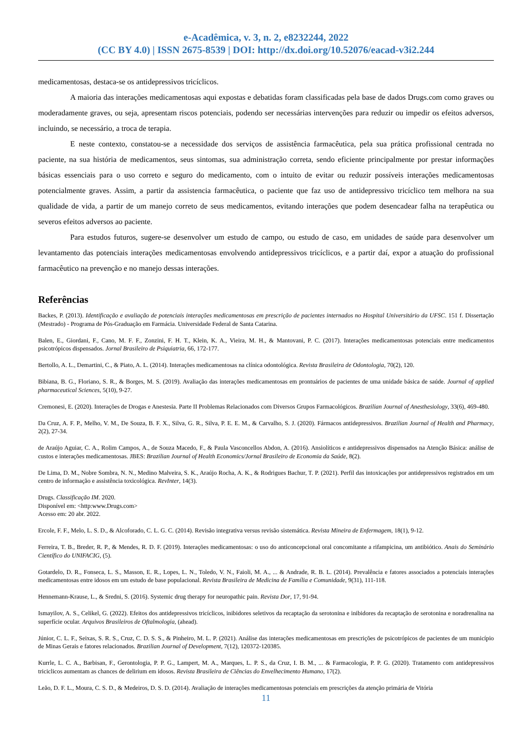e-Acadêmica, v. 3, n. 2, e8232244, 2022
(CC BY 4.0) | ISSN 2675-8539 | DOI: http://dx.doi.org/10.52076/eacad-v3i2.244
medicamentosas, destaca-se os antidepressivos tricíclicos.
A maioria das interações medicamentosas aqui expostas e debatidas foram classificadas pela base de dados Drugs.com como graves ou moderadamente graves, ou seja, apresentam riscos potenciais, podendo ser necessárias intervenções para reduzir ou impedir os efeitos adversos, incluindo, se necessário, a troca de terapia.
E neste contexto, constatou-se a necessidade dos serviços de assistência farmacêutica, pela sua prática profissional centrada no paciente, na sua história de medicamentos, seus sintomas, sua administração correta, sendo eficiente principalmente por prestar informações básicas essenciais para o uso correto e seguro do medicamento, com o intuito de evitar ou reduzir possíveis interações medicamentosas potencialmente graves. Assim, a partir da assistencia farmacêutica, o paciente que faz uso de antidepressivo tricíclico tem melhora na sua qualidade de vida, a partir de um manejo correto de seus medicamentos, evitando interações que podem desencadear falha na terapêutica ou severos efeitos adversos ao paciente.
Para estudos futuros, sugere-se desenvolver um estudo de campo, ou estudo de caso, em unidades de saúde para desenvolver um levantamento das potenciais interações medicamentosas envolvendo antidepressivos tricíclicos, e a partir daí, expor a atuação do profissional farmacêutico na prevenção e no manejo dessas interações.
Referências
Backes, P. (2013). Identificação e avaliação de potenciais interações medicamentosas em prescrição de pacientes internados no Hospital Universitário da UFSC. 151 f. Dissertação (Mestrado) - Programa de Pós-Graduação em Farmácia. Universidade Federal de Santa Catarina.
Balen, E., Giordani, F., Cano, M. F. F., Zonzini, F. H. T., Klein, K. A., Vieira, M. H., & Mantovani, P. C. (2017). Interações medicamentosas potenciais entre medicamentos psicotrópicos dispensados. Jornal Brasileiro de Psiquiatria, 66, 172-177.
Bertollo, A. L., Demartini, C., & Piato, A. L. (2014). Interações medicamentosas na clínica odontológica. Revista Brasileira de Odontologia, 70(2), 120.
Bibiana, B. G., Floriano, S. R., & Borges, M. S. (2019). Avaliação das interações medicamentosas em prontuários de pacientes de uma unidade básica de saúde. Journal of applied pharmaceutical Sciences, 5(10), 9-27.
Cremonesi, E. (2020). Interações de Drogas e Anestesia. Parte II Problemas Relacionados com Diversos Grupos Farmacológicos. Brazilian Journal of Anesthesiology, 33(6), 469-480.
Da Cruz, A. F. P., Melho, V. M., De Souza, B. F. X., Silva, G. R., Silva, P. E. E. M., & Carvalho, S. J. (2020). Fármacos antidepressivos. Brazilian Journal of Health and Pharmacy, 2(2), 27-34.
de Araújo Aguiar, C. A., Rolim Campos, A., de Souza Macedo, F., & Paula Vasconcellos Abdon, A. (2016). Ansiolíticos e antidepressivos dispensados na Atenção Básica: análise de custos e interações medicamentosas. JBES: Brazilian Journal of Health Economics/Jornal Brasileiro de Economia da Saúde, 8(2).
De Lima, D. M., Nobre Sombra, N. N., Medino Malveira, S. K., Araújo Rocha, A. K., & Rodrigues Bachur, T. P. (2021). Perfil das intoxicações por antidepressivos registrados em um centro de informação e assistência toxicológica. RevInter, 14(3).
Drugs. Classificação IM. 2020.
Disponível em: <http:www.Drugs.com>
Acesso em: 20 abr. 2022.
Ercole, F. F., Melo, L. S. D., & Alcoforado, C. L. G. C. (2014). Revisão integrativa versus revisão sistemática. Revista Mineira de Enfermagem, 18(1), 9-12.
Ferreira, T. B., Breder, R. P., & Mendes, R. D. F. (2019). Interações medicamentosas: o uso do anticoncepcional oral concomitante a rifampicina, um antibiótico. Anais do Seminário Científico do UNIFACIG, (5).
Gotardelo, D. R., Fonseca, L. S., Masson, E. R., Lopes, L. N., Toledo, V. N., Faioli, M. A., ... & Andrade, R. B. L. (2014). Prevalência e fatores associados a potenciais interações medicamentosas entre idosos em um estudo de base populacional. Revista Brasileira de Medicina de Família e Comunidade, 9(31), 111-118.
Hennemann-Krause, L., & Sredni, S. (2016). Systemic drug therapy for neuropathic pain. Revista Dor, 17, 91-94.
Ismayilov, A. S., Celikel, G. (2022). Efeitos dos antidepressivos tricíclicos, inibidores seletivos da recaptação da serotonina e inibidores da recaptação de serotonina e noradrenalina na superfície ocular. Arquivos Brasileiros de Oftalmologia, (ahead).
Júnior, C. L. F., Seixas, S. R. S., Cruz, C. D. S. S., & Pinheiro, M. L. P. (2021). Análise das interações medicamentosas em prescrições de psicotrópicos de pacientes de um município de Minas Gerais e fatores relacionados. Brazilian Journal of Development, 7(12), 120372-120385.
Kurrle, L. C. A., Barbisan, F., Gerontologia, P. P. G., Lampert, M. A., Marques, L. P. S., da Cruz, I. B. M., ... & Farmacologia, P. P. G. (2020). Tratamento com antidepressivos triciclicos aumentam as chances de delirium em idosos. Revista Brasileira de Ciências do Envelhecimento Humano, 17(2).
Leão, D. F. L., Moura, C. S. D., & Medeiros, D. S. D. (2014). Avaliação de interações medicamentosas potenciais em prescrições da atenção primária de Vitória
11